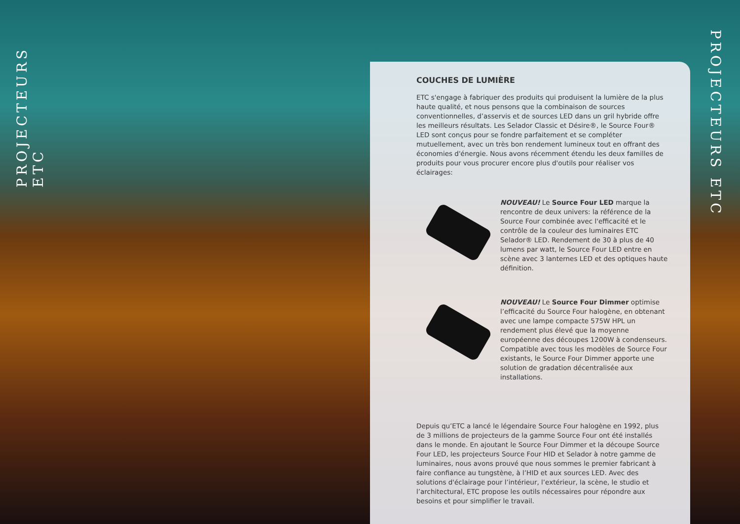PROJECTEURS ETC
COUCHES DE LUMIÈRE
ETC s'engage à fabriquer des produits qui produisent la lumière de la plus haute qualité, et nous pensons que la combinaison de sources conventionnelles, d’asservis et de sources LED dans un gril hybride offre les meilleurs résultats. Les Selador Classic et Désire®, le Source Four® LED sont conçus pour se fondre parfaitement et se compléter mutuellement, avec un très bon rendement lumineux tout en offrant des économies d'énergie. Nous avons récemment étendu les deux familles de produits pour vous procurer encore plus d'outils pour réaliser vos éclairages:
NOUVEAU! Le Source Four LED marque la rencontre de deux univers: la référence de la Source Four combinée avec l'efficacité et le contrôle de la couleur des luminaires ETC Selador® LED. Rendement de 30 à plus de 40 lumens par watt, le Source Four LED entre en scène avec 3 lanternes LED et des optiques haute définition.
NOUVEAU! Le Source Four Dimmer optimise l’efficacité du Source Four halogène, en obtenant avec une lampe compacte 575W HPL un rendement plus élevé que la moyenne européenne des découpes 1200W à condenseurs. Compatible avec tous les modèles de Source Four existants, le Source Four Dimmer apporte une solution de gradation décentralisée aux installations.
Depuis qu’ETC a lancé le légendaire Source Four halogène en 1992, plus de 3 millions de projecteurs de la gamme Source Four ont été installés dans le monde. En ajoutant le Source Four Dimmer et la découpe Source Four LED, les projecteurs Source Four HID et Selador à notre gamme de luminaires, nous avons prouvé que nous sommes le premier fabricant à faire confiance au tungstène, à l’HID et aux sources LED. Avec des solutions d'éclairage pour l’intérieur, l’extérieur, la scène, le studio et l’architectural, ETC propose les outils nécessaires pour répondre aux besoins et pour simplifier le travail.
PROJECTEURS ETC